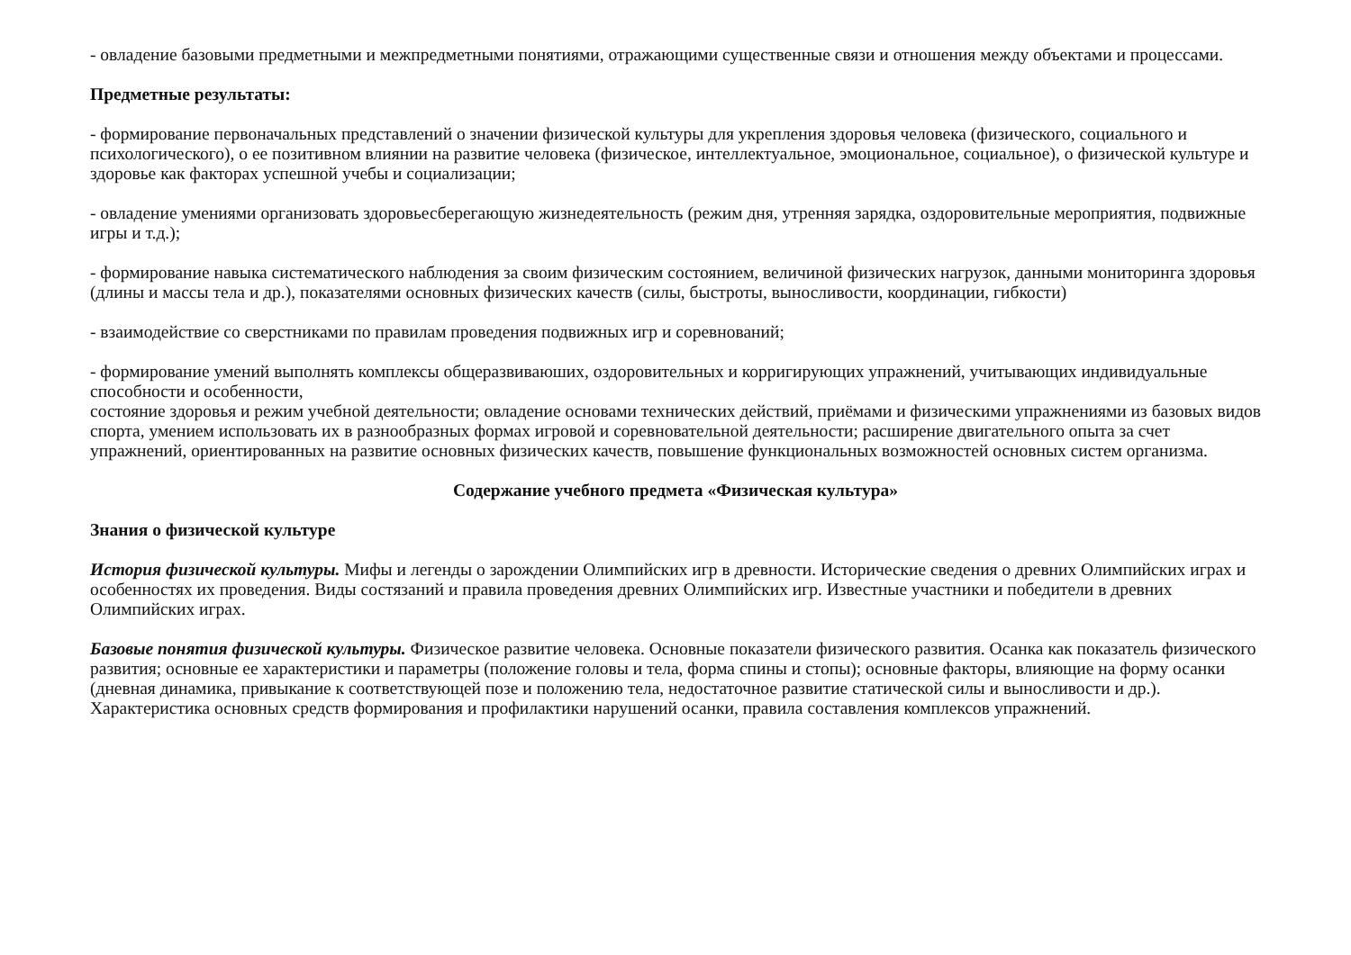- овладение базовыми предметными и межпредметными понятиями, отражающими существенные связи и отношения между объектами и процессами.
Предметные результаты:
- формирование первоначальных представлений о значении физической культуры для укрепления здоровья человека (физического, социального и психологического), о ее позитивном влиянии на развитие человека (физическое, интеллектуальное, эмоциональное, социальное), о физической культуре и здоровье как факторах успешной учебы и социализации;
- овладение умениями организовать здоровьесберегающую жизнедеятельность (режим дня, утренняя зарядка, оздоровительные мероприятия, подвижные игры и т.д.);
- формирование навыка систематического наблюдения за своим физическим состоянием, величиной физических нагрузок, данными мониторинга здоровья (длины и массы тела и др.), показателями основных физических качеств (силы, быстроты, выносливости, координации, гибкости)
- взаимодействие со сверстниками по правилам проведения подвижных игр и соревнований;
- формирование умений выполнять комплексы общеразвиваюших, оздоровительных и корригирующих упражнений, учитывающих индивидуальные способности и особенности,
состояние здоровья и режим учебной деятельности; овладение основами технических действий, приёмами и физическими упражнениями из базовых видов спорта, умением использовать их в разнообразных формах игровой и соревновательной деятельности; расширение двигательного опыта за счет упражнений, ориентированных на развитие основных физических качеств, повышение функциональных возможностей основных систем организма.
Содержание учебного предмета «Физическая культура»
Знания о физической культуре
История физической культуры. Мифы и легенды о зарождении Олимпийских игр в древности. Исторические сведения о древних Олимпийских играх и особенностях их проведения. Виды состязаний и правила проведения древних Олимпийских игр. Известные участники и победители в древних Олимпийских играх.
Базовые понятия физической культуры. Физическое развитие человека. Основные показатели физического развития. Осанка как показатель физического развития; основные ее характеристики и параметры (положение головы и тела, форма спины и стопы); основные факторы, влияющие на форму осанки (дневная динамика, привыкание к соответствующей позе и положению тела, недостаточное развитие статической силы и выносливости и др.). Характеристика основных средств формирования и профилактики нарушений осанки, правила составления комплексов упражнений.